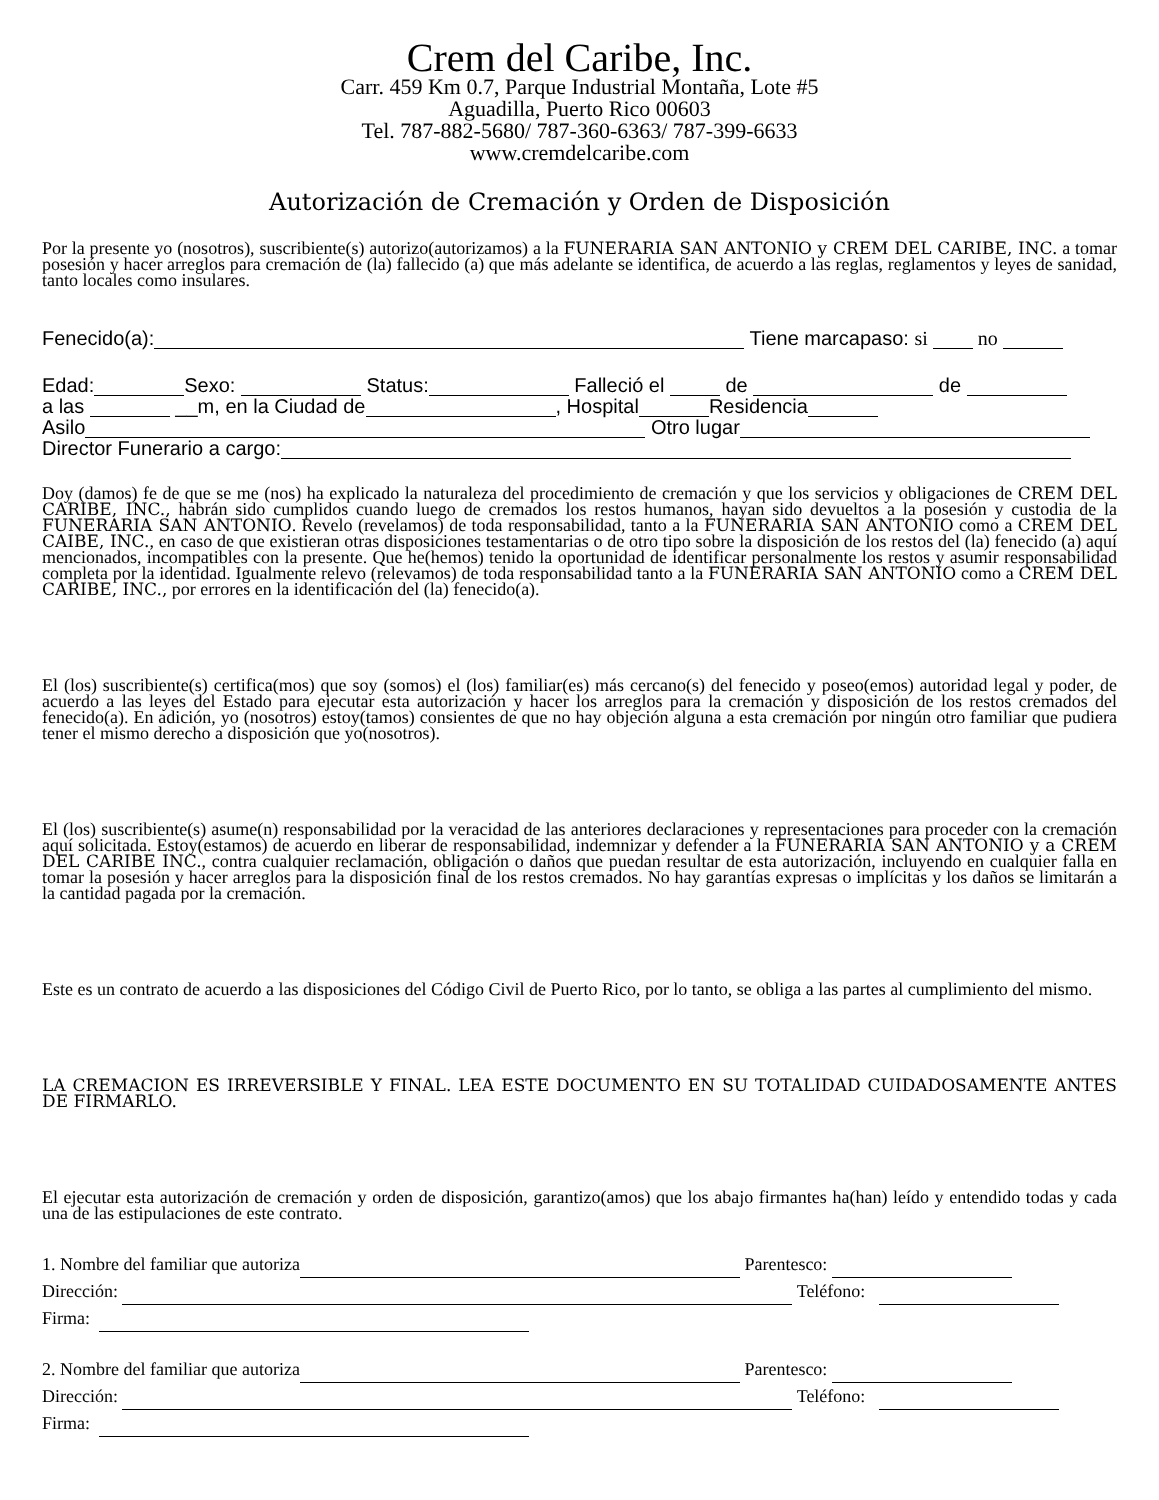Crem del Caribe, Inc.
Carr. 459 Km 0.7, Parque Industrial Montaña, Lote #5
Aguadilla, Puerto Rico 00603
Tel. 787-882-5680/ 787-360-6363/ 787-399-6633
www.cremdelcaribe.com
Autorización de Cremación y Orden de Disposición
Por la presente yo (nosotros), suscribiente(s) autorizo(autorizamos) a la FUNERARIA SAN ANTONIO y CREM DEL CARIBE, INC. a tomar posesión y hacer arreglos para cremación de (la) fallecido (a) que más adelante se identifica, de acuerdo a las reglas, reglamentos y leyes de sanidad, tanto locales como insulares.
Fenecido(a): Tiene marcapaso: si no
Edad: Sexo: Status: Falleció el de de
a las __m, en la Ciudad de , Hospital Residencia
Asilo Otro lugar
Director Funerario a cargo:
Doy (damos) fe de que se me (nos) ha explicado la naturaleza del procedimiento de cremación y que los servicios y obligaciones de CREM DEL CARIBE, INC., habrán sido cumplidos cuando luego de cremados los restos humanos, hayan sido devueltos a la posesión y custodia de la FUNERARIA SAN ANTONIO. Revelo (revelamos) de toda responsabilidad, tanto a la FUNERARIA SAN ANTONIO como a CREM DEL CAIBE, INC., en caso de que existieran otras disposiciones testamentarias o de otro tipo sobre la disposición de los restos del (la) fenecido (a) aquí mencionados, incompatibles con la presente. Que he(hemos) tenido la oportunidad de identificar personalmente los restos y asumir responsabilidad completa por la identidad. Igualmente relevo (relevamos) de toda responsabilidad tanto a la FUNERARIA SAN ANTONIO como a CREM DEL CARIBE, INC., por errores en la identificación del (la) fenecido(a).
El (los) suscribiente(s) certifica(mos) que soy (somos) el (los) familiar(es) más cercano(s) del fenecido y poseo(emos) autoridad legal y poder, de acuerdo a las leyes del Estado para ejecutar esta autorización y hacer los arreglos para la cremación y disposición de los restos cremados del fenecido(a). En adición, yo (nosotros) estoy(tamos) consientes de que no hay objeción alguna a esta cremación por ningún otro familiar que pudiera tener el mismo derecho a disposición que yo(nosotros).
El (los) suscribiente(s) asume(n) responsabilidad por la veracidad de las anteriores declaraciones y representaciones para proceder con la cremación aquí solicitada. Estoy(estamos) de acuerdo en liberar de responsabilidad, indemnizar y defender a la FUNERARIA SAN ANTONIO y a CREM DEL CARIBE INC., contra cualquier reclamación, obligación o daños que puedan resultar de esta autorización, incluyendo en cualquier falla en tomar la posesión y hacer arreglos para la disposición final de los restos cremados. No hay garantías expresas o implícitas y los daños se limitarán a la cantidad pagada por la cremación.
Este es un contrato de acuerdo a las disposiciones del Código Civil de Puerto Rico, por lo tanto, se obliga a las partes al cumplimiento del mismo.
LA CREMACION ES IRREVERSIBLE Y FINAL. LEA ESTE DOCUMENTO EN SU TOTALIDAD CUIDADOSAMENTE ANTES DE FIRMARLO.
El ejecutar esta autorización de cremación y orden de disposición, garantizo(amos) que los abajo firmantes ha(han) leído y entendido todas y cada una de las estipulaciones de este contrato.
1. Nombre del familiar que autoriza Parentesco:
Dirección: Teléfono:
Firma:
2. Nombre del familiar que autoriza Parentesco:
Dirección: Teléfono:
Firma: